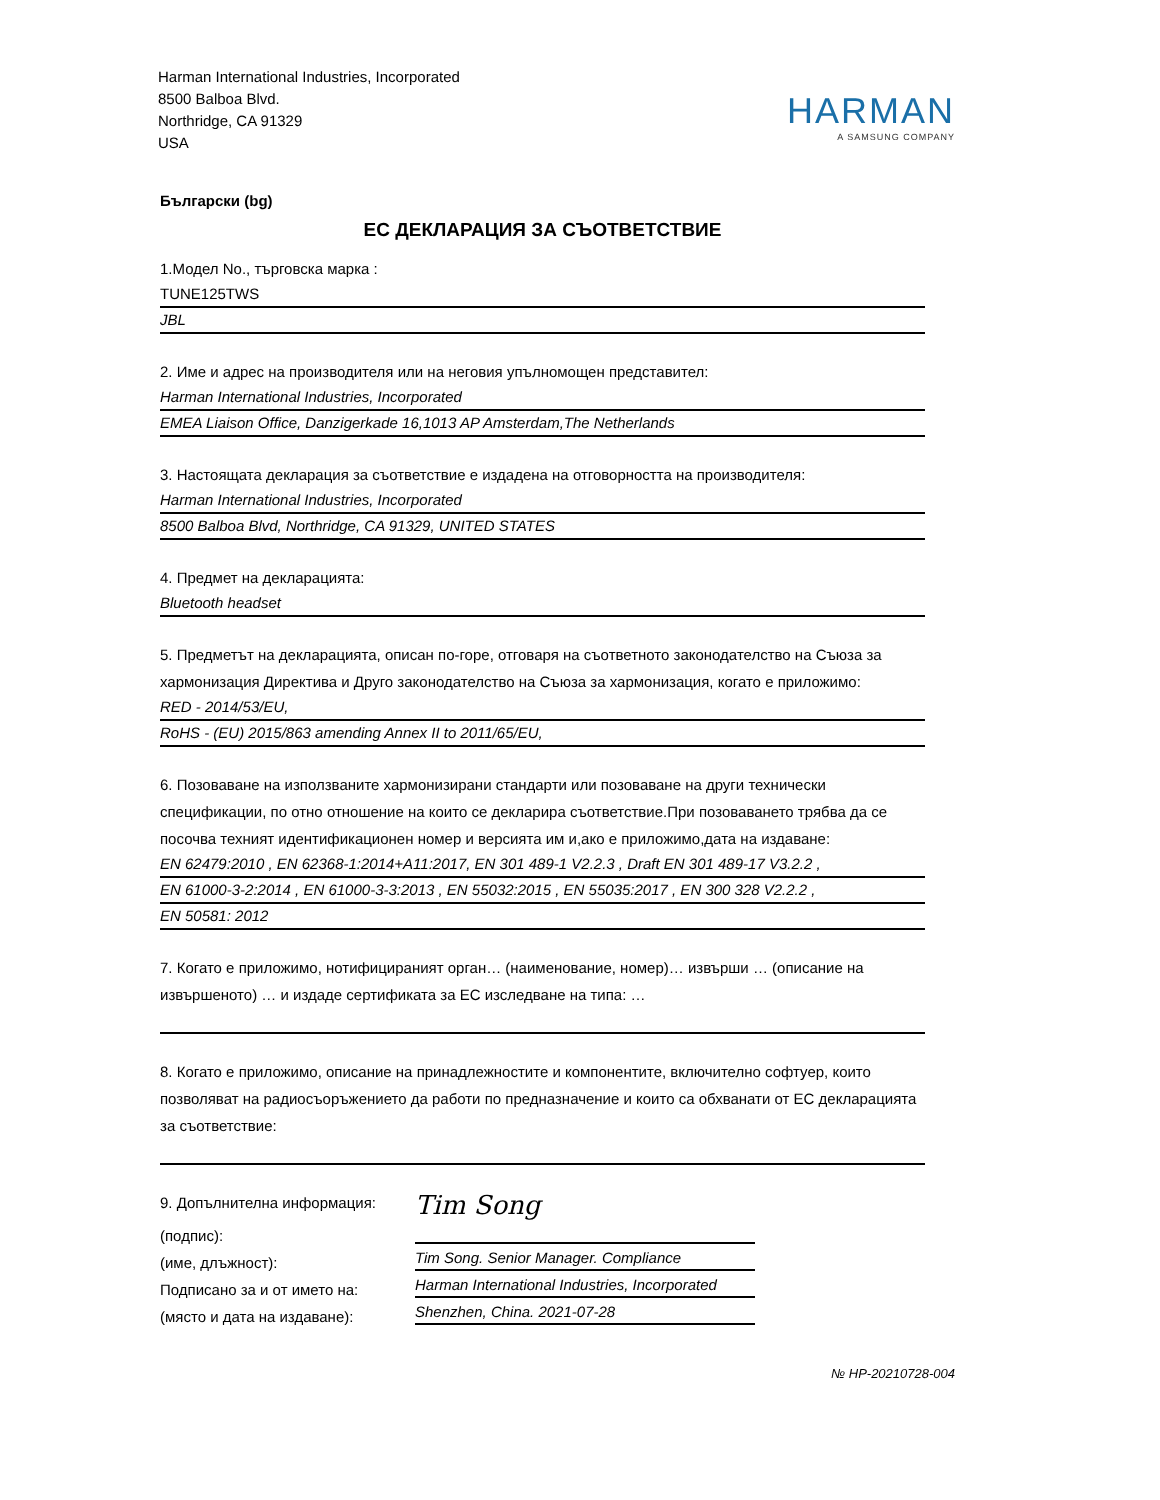Harman International Industries, Incorporated
8500 Balboa Blvd.
Northridge, CA 91329
USA
HARMAN
A SAMSUNG COMPANY
Български (bg)
ЕС ДЕКЛАРАЦИЯ ЗА СЪОТВЕТСТВИЕ
1.Модел No., търговска марка :
TUNE125TWS
JBL
2. Име и адрес на производителя или на неговия упълномощен представител:
Harman International Industries, Incorporated
EMEA Liaison Office, Danzigerkade 16,1013 AP Amsterdam,The Netherlands
3. Настоящата декларация за съответствие е издадена на отговорността на производителя:
Harman International Industries, Incorporated
8500 Balboa Blvd, Northridge, CA 91329, UNITED STATES
4. Предмет на декларацията:
Bluetooth headset
5. Предметът на декларацията, описан по-горе, отговаря на съответното законодателство на Съюза за хармонизация Директива и Друго законодателство на Съюза за хармонизация, когато е приложимо:
RED - 2014/53/EU,
RoHS - (EU) 2015/863 amending Annex II to 2011/65/EU,
6. Позоваване на използваните хармонизирани стандарти или позоваване на други технически спецификации, по отно отношение на които се декларира съответствие.При позоваването трябва да се посочва техният идентификационен номер и версията им и,ако е приложимо,дата на издаване:
EN 62479:2010 , EN 62368-1:2014+A11:2017, EN 301 489-1 V2.2.3 , Draft EN 301 489-17 V3.2.2 ,
EN 61000-3-2:2014 , EN 61000-3-3:2013 , EN 55032:2015 , EN 55035:2017 , EN 300 328 V2.2.2 ,
EN 50581: 2012
7. Когато е приложимо, нотифицираният орган… (наименование, номер)… извърши … (описание на извършеното) … и издаде сертификата за ЕС изследване на типа: …
8. Когато е приложимо, описание на принадлежностите и компонентите, включително софтуер, които позволяват на радиосъоръжението да работи по предназначение и които са обхванати от ЕС декларацията за съответствие:
9. Допълнителна информация:
(подпис):
(име, длъжност):
Подписано за и от името на:
(място и дата на издаване):
Tim Song
Tim Song. Senior Manager. Compliance
Harman International Industries, Incorporated
Shenzhen, China. 2021-07-28
№ HP-20210728-004